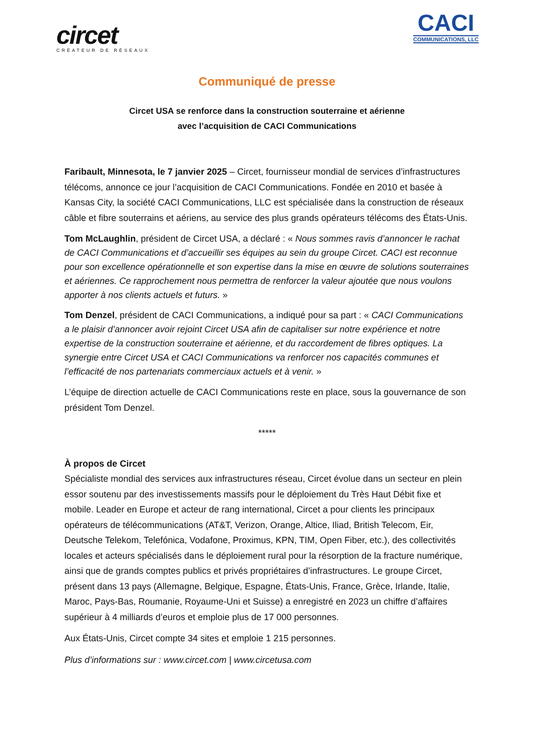circet
CRÉATEUR DE RÉSEAUX
CACI
COMMUNICATIONS, LLC
Communiqué de presse
Circet USA se renforce dans la construction souterraine et aérienne
avec l’acquisition de CACI Communications
Faribault, Minnesota, le 7 janvier 2025 – Circet, fournisseur mondial de services d’infrastructures télécoms, annonce ce jour l’acquisition de CACI Communications. Fondée en 2010 et basée à Kansas City, la société CACI Communications, LLC est spécialisée dans la construction de réseaux câble et fibre souterrains et aériens, au service des plus grands opérateurs télécoms des États-Unis.
Tom McLaughlin, président de Circet USA, a déclaré : « Nous sommes ravis d’annoncer le rachat de CACI Communications et d’accueillir ses équipes au sein du groupe Circet. CACI est reconnue pour son excellence opérationnelle et son expertise dans la mise en œuvre de solutions souterraines et aériennes. Ce rapprochement nous permettra de renforcer la valeur ajoutée que nous voulons apporter à nos clients actuels et futurs. »
Tom Denzel, président de CACI Communications, a indiqué pour sa part : « CACI Communications a le plaisir d’annoncer avoir rejoint Circet USA afin de capitaliser sur notre expérience et notre expertise de la construction souterraine et aérienne, et du raccordement de fibres optiques. La synergie entre Circet USA et CACI Communications va renforcer nos capacités communes et l’efficacité de nos partenariats commerciaux actuels et à venir. »
L’équipe de direction actuelle de CACI Communications reste en place, sous la gouvernance de son président Tom Denzel.
*****
À propos de Circet
Spécialiste mondial des services aux infrastructures réseau, Circet évolue dans un secteur en plein essor soutenu par des investissements massifs pour le déploiement du Très Haut Débit fixe et mobile. Leader en Europe et acteur de rang international, Circet a pour clients les principaux opérateurs de télécommunications (AT&T, Verizon, Orange, Altice, Iliad, British Telecom, Eir, Deutsche Telekom, Telefónica, Vodafone, Proximus, KPN, TIM, Open Fiber, etc.), des collectivités locales et acteurs spécialisés dans le déploiement rural pour la résorption de la fracture numérique, ainsi que de grands comptes publics et privés propriétaires d’infrastructures. Le groupe Circet, présent dans 13 pays (Allemagne, Belgique, Espagne, États-Unis, France, Grèce, Irlande, Italie, Maroc, Pays-Bas, Roumanie, Royaume-Uni et Suisse) a enregistré en 2023 un chiffre d’affaires supérieur à 4 milliards d’euros et emploie plus de 17 000 personnes.
Aux États-Unis, Circet compte 34 sites et emploie 1 215 personnes.
Plus d’informations sur : www.circet.com | www.circetusa.com